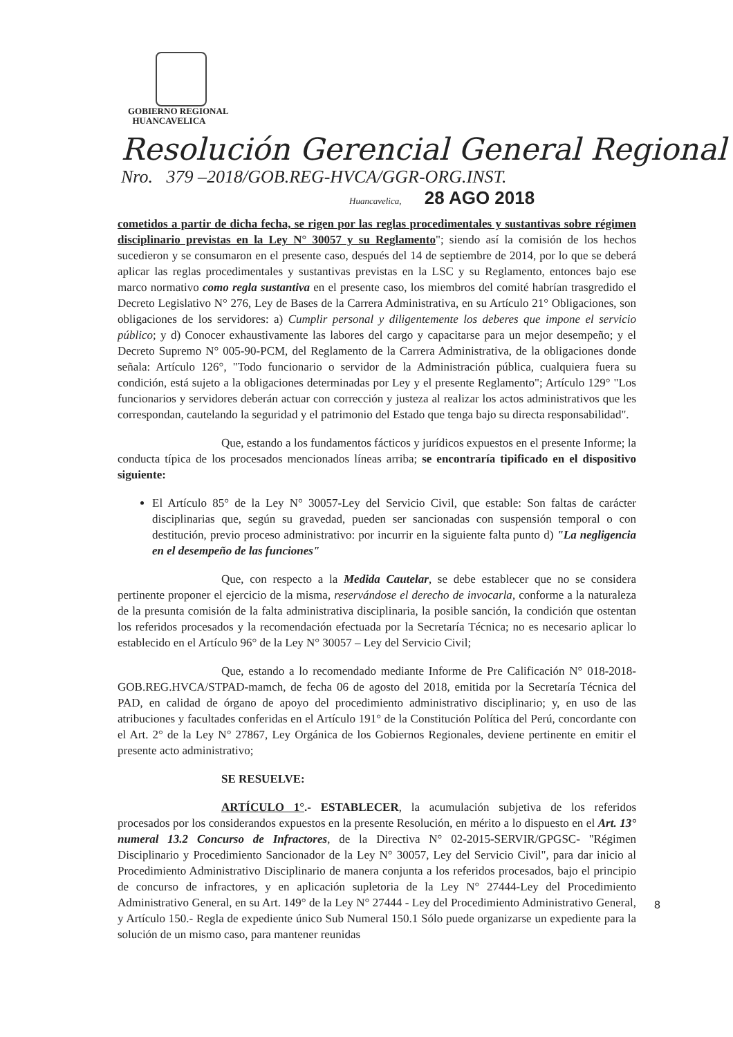GOBIERNO REGIONAL
HUANCAVELICA
Resolución Gerencial General Regional
Nro. 379 –2018/GOB.REG-HVCA/GGR-ORG.INST.
Huancavelica, 28 AGO 2018
cometidos a partir de dicha fecha, se rigen por las reglas procedimentales y sustantivas sobre régimen disciplinario previstas en la Ley N° 30057 y su Reglamento"; siendo así la comisión de los hechos sucedieron y se consumaron en el presente caso, después del 14 de septiembre de 2014, por lo que se deberá aplicar las reglas procedimentales y sustantivas previstas en la LSC y su Reglamento, entonces bajo ese marco normativo como regla sustantiva en el presente caso, los miembros del comité habrían trasgredido el Decreto Legislativo N° 276, Ley de Bases de la Carrera Administrativa, en su Artículo 21° Obligaciones, son obligaciones de los servidores: a) Cumplir personal y diligentemente los deberes que impone el servicio público; y d) Conocer exhaustivamente las labores del cargo y capacitarse para un mejor desempeño; y el Decreto Supremo N° 005-90-PCM, del Reglamento de la Carrera Administrativa, de la obligaciones donde señala: Artículo 126°, "Todo funcionario o servidor de la Administración pública, cualquiera fuera su condición, está sujeto a la obligaciones determinadas por Ley y el presente Reglamento"; Artículo 129° "Los funcionarios y servidores deberán actuar con corrección y justeza al realizar los actos administrativos que les correspondan, cautelando la seguridad y el patrimonio del Estado que tenga bajo su directa responsabilidad".
Que, estando a los fundamentos fácticos y jurídicos expuestos en el presente Informe; la conducta típica de los procesados mencionados líneas arriba; se encontraría tipificado en el dispositivo siguiente:
El Artículo 85° de la Ley N° 30057-Ley del Servicio Civil, que estable: Son faltas de carácter disciplinarias que, según su gravedad, pueden ser sancionadas con suspensión temporal o con destitución, previo proceso administrativo: por incurrir en la siguiente falta punto d) "La negligencia en el desempeño de las funciones"
Que, con respecto a la Medida Cautelar, se debe establecer que no se considera pertinente proponer el ejercicio de la misma, reservándose el derecho de invocarla, conforme a la naturaleza de la presunta comisión de la falta administrativa disciplinaria, la posible sanción, la condición que ostentan los referidos procesados y la recomendación efectuada por la Secretaría Técnica; no es necesario aplicar lo establecido en el Artículo 96° de la Ley N° 30057 – Ley del Servicio Civil;
Que, estando a lo recomendado mediante Informe de Pre Calificación N° 018-2018-GOB.REG.HVCA/STPAD-mamch, de fecha 06 de agosto del 2018, emitida por la Secretaría Técnica del PAD, en calidad de órgano de apoyo del procedimiento administrativo disciplinario; y, en uso de las atribuciones y facultades conferidas en el Artículo 191° de la Constitución Política del Perú, concordante con el Art. 2° de la Ley N° 27867, Ley Orgánica de los Gobiernos Regionales, deviene pertinente en emitir el presente acto administrativo;
SE RESUELVE:
ARTÍCULO 1°.- ESTABLECER, la acumulación subjetiva de los referidos procesados por los considerandos expuestos en la presente Resolución, en mérito a lo dispuesto en el Art. 13° numeral 13.2 Concurso de Infractores, de la Directiva N° 02-2015-SERVIR/GPGSC- "Régimen Disciplinario y Procedimiento Sancionador de la Ley N° 30057, Ley del Servicio Civil", para dar inicio al Procedimiento Administrativo Disciplinario de manera conjunta a los referidos procesados, bajo el principio de concurso de infractores, y en aplicación supletoria de la Ley N° 27444-Ley del Procedimiento Administrativo General, en su Art. 149° de la Ley N° 27444 - Ley del Procedimiento Administrativo General, y Artículo 150.- Regla de expediente único Sub Numeral 150.1 Sólo puede organizarse un expediente para la solución de un mismo caso, para mantener reunidas
8